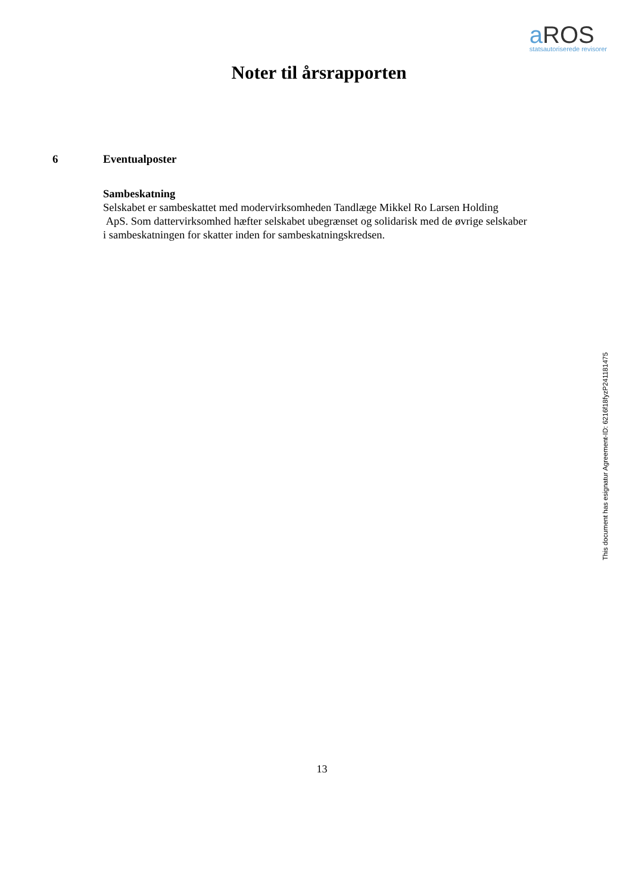a ROS
statsautoriserede revisorer
Noter til årsrapporten
6 Eventualposter
Sambeskatning
Selskabet er sambeskattet med modervirksomheden Tandlæge Mikkel Ro Larsen Holding
ApS. Som dattervirksomhed hæfter selskabet ubegrænset og solidarisk med de øvrige selskaber i sambeskatningen for skatter inden for sambeskatningskredsen.
This document has esignatur Agreement-ID: 6216f18fyzP241181475
13